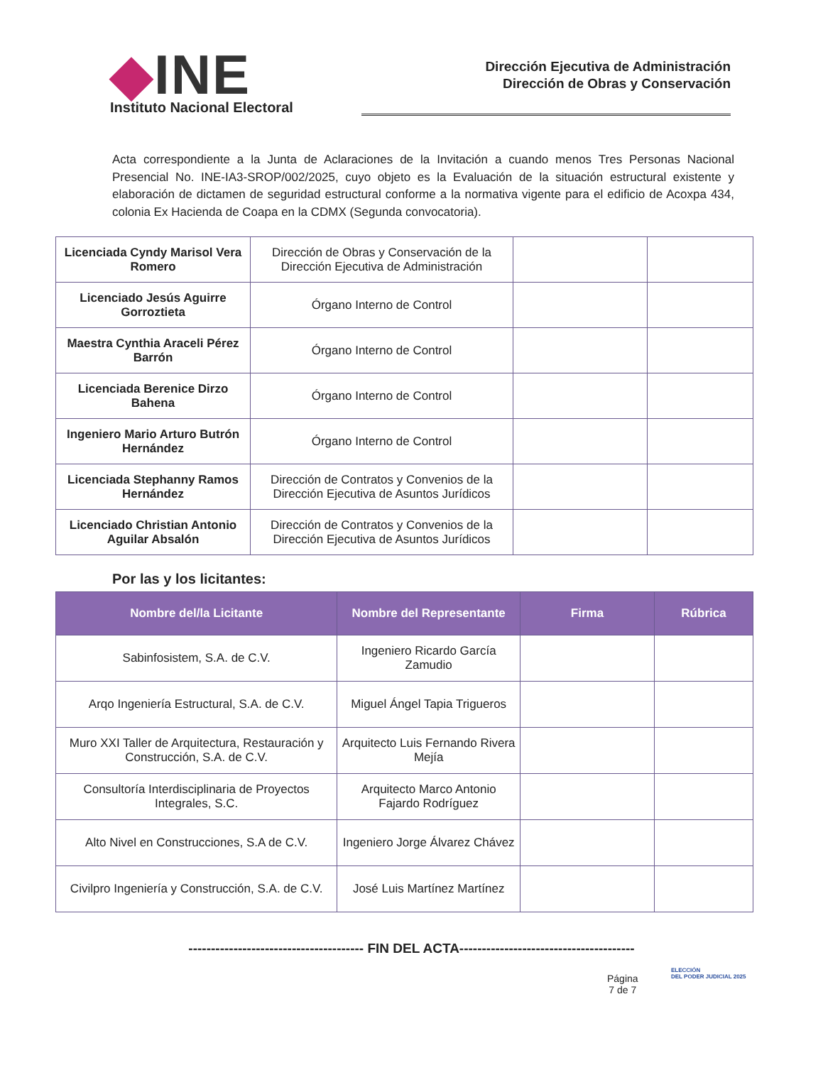◆INE
Instituto Nacional Electoral
Dirección Ejecutiva de Administración
Dirección de Obras y Conservación
Acta correspondiente a la Junta de Aclaraciones de la Invitación a cuando menos Tres Personas Nacional Presencial No. INE-IA3-SROP/002/2025, cuyo objeto es la Evaluación de la situación estructural existente y elaboración de dictamen de seguridad estructural conforme a la normativa vigente para el edificio de Acoxpa 434, colonia Ex Hacienda de Coapa en la CDMX (Segunda convocatoria).
| Licenciada Cyndy Marisol Vera Romero | Dirección de Obras y Conservación de la Dirección Ejecutiva de Administración | | |
| Licenciado Jesús Aguirre Gorroztieta | Órgano Interno de Control | | |
| Maestra Cynthia Araceli Pérez Barrón | Órgano Interno de Control | | |
| Licenciada Berenice Dirzo Bahena | Órgano Interno de Control | | |
| Ingeniero Mario Arturo Butrón Hernández | Órgano Interno de Control | | |
| Licenciada Stephanny Ramos Hernández | Dirección de Contratos y Convenios de la Dirección Ejecutiva de Asuntos Jurídicos | | |
| Licenciado Christian Antonio Aguilar Absalón | Dirección de Contratos y Convenios de la Dirección Ejecutiva de Asuntos Jurídicos | | |
Por las y los licitantes:
| Nombre del/la Licitante | Nombre del Representante | Firma | Rúbrica |
| --- | --- | --- | --- |
| Sabinfosistem, S.A. de C.V. | Ingeniero Ricardo García Zamudio | | |
| Arqo Ingeniería Estructural, S.A. de C.V. | Miguel Ángel Tapia Trigueros | | |
| Muro XXI Taller de Arquitectura, Restauración y Construcción, S.A. de C.V. | Arquitecto Luis Fernando Rivera Mejía | | |
| Consultoría Interdisciplinaria de Proyectos Integrales, S.C. | Arquitecto Marco Antonio Fajardo Rodríguez | | |
| Alto Nivel en Construcciones, S.A de C.V. | Ingeniero Jorge Álvarez Chávez | | |
| Civilpro Ingeniería y Construcción, S.A. de C.V. | José Luis Martínez Martínez | | |
--------------------------------------- FIN DEL ACTA---------------------------------------
Página
7 de 7
ELECCIÓN
DEL PODER JUDICIAL 2025